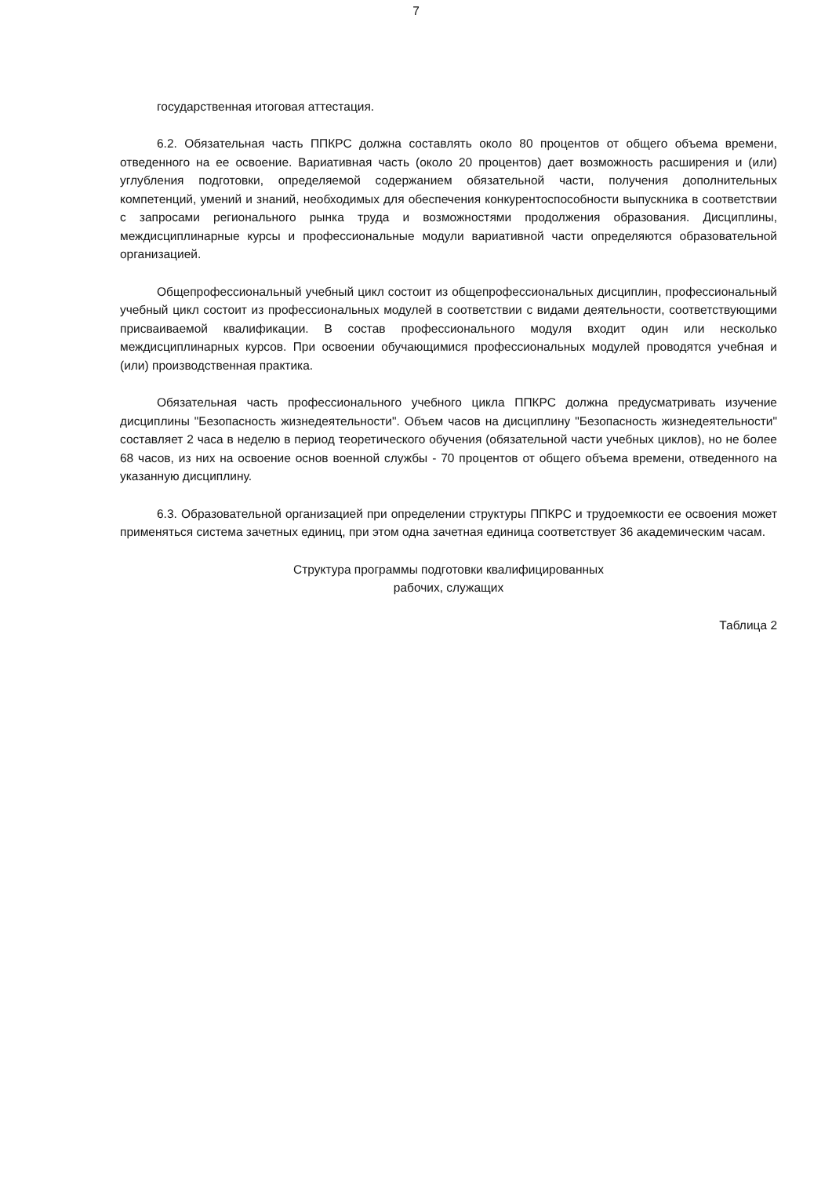7
государственная итоговая аттестация.
6.2. Обязательная часть ППКРС должна составлять около 80 процентов от общего объема времени, отведенного на ее освоение. Вариативная часть (около 20 процентов) дает возможность расширения и (или) углубления подготовки, определяемой содержанием обязательной части, получения дополнительных компетенций, умений и знаний, необходимых для обеспечения конкурентоспособности выпускника в соответствии с запросами регионального рынка труда и возможностями продолжения образования. Дисциплины, междисциплинарные курсы и профессиональные модули вариативной части определяются образовательной организацией.
Общепрофессиональный учебный цикл состоит из общепрофессиональных дисциплин, профессиональный учебный цикл состоит из профессиональных модулей в соответствии с видами деятельности, соответствующими присваиваемой квалификации. В состав профессионального модуля входит один или несколько междисциплинарных курсов. При освоении обучающимися профессиональных модулей проводятся учебная и (или) производственная практика.
Обязательная часть профессионального учебного цикла ППКРС должна предусматривать изучение дисциплины "Безопасность жизнедеятельности". Объем часов на дисциплину "Безопасность жизнедеятельности" составляет 2 часа в неделю в период теоретического обучения (обязательной части учебных циклов), но не более 68 часов, из них на освоение основ военной службы - 70 процентов от общего объема времени, отведенного на указанную дисциплину.
6.3. Образовательной организацией при определении структуры ППКРС и трудоемкости ее освоения может применяться система зачетных единиц, при этом одна зачетная единица соответствует 36 академическим часам.
Структура программы подготовки квалифицированных
рабочих, служащих
Таблица 2